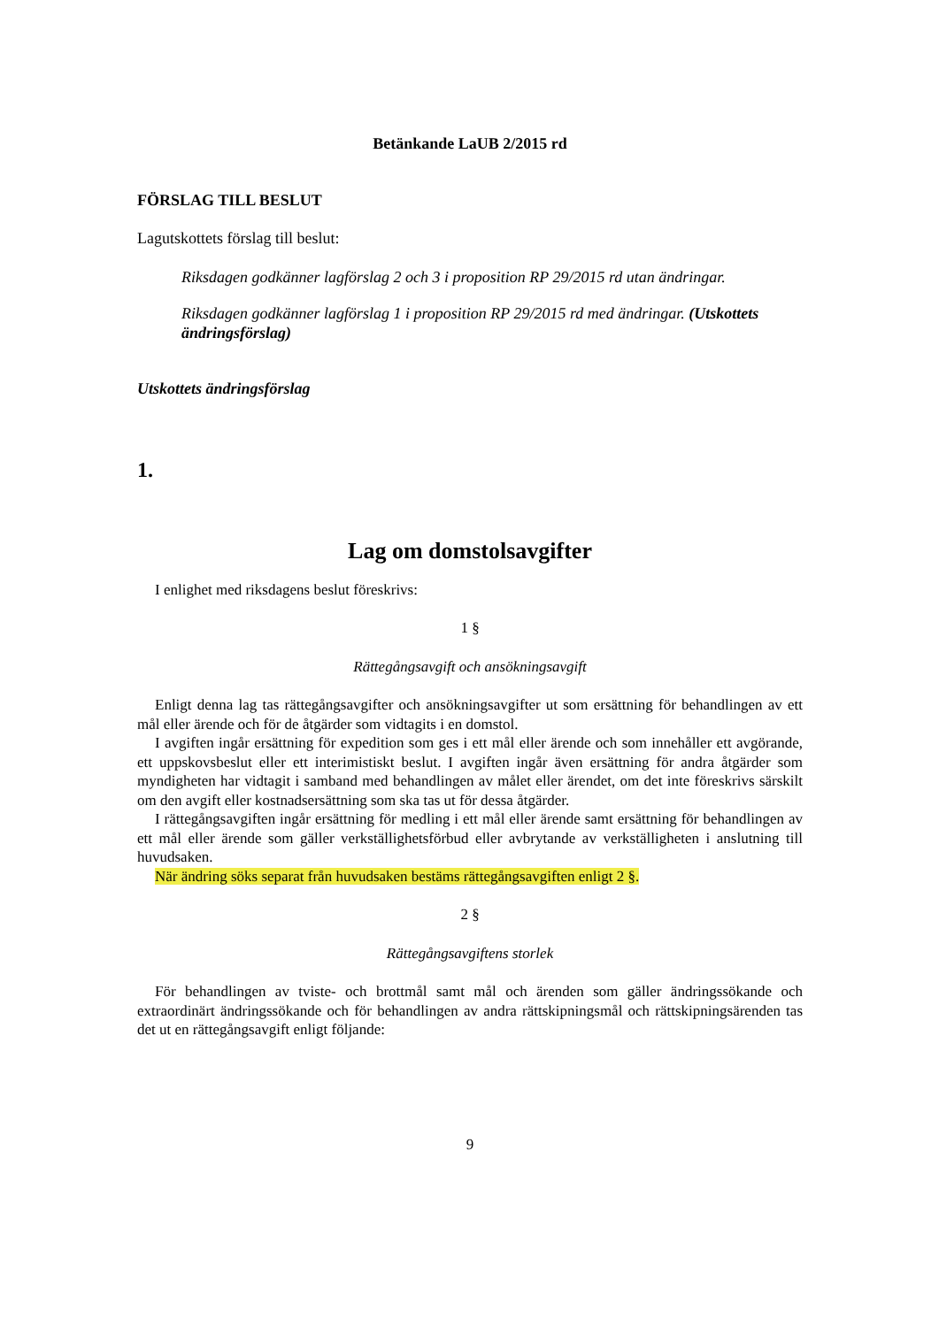Betänkande LaUB 2/2015 rd
FÖRSLAG TILL BESLUT
Lagutskottets förslag till beslut:
Riksdagen godkänner lagförslag 2 och 3 i proposition RP 29/2015 rd utan ändringar.
Riksdagen godkänner lagförslag 1 i proposition RP 29/2015 rd med ändringar. (Utskot­tets ändringsförslag)
Utskottets ändringsförslag
1.
Lag om domstolsavgifter
I enlighet med riksdagens beslut föreskrivs:
1 §
Rättegångsavgift och ansökningsavgift
Enligt denna lag tas rättegångsavgifter och ansökningsavgifter ut som ersättning för behand­lingen av ett mål eller ärende och för de åtgärder som vidtagits i en domstol.
I avgiften ingår ersättning för expedition som ges i ett mål eller ärende och som innehåller ett avgörande, ett uppskovsbeslut eller ett interimistiskt beslut. I avgiften ingår även ersättning för andra åtgärder som myndigheten har vidtagit i samband med behandlingen av målet eller ärendet, om det inte föreskrivs särskilt om den avgift eller kostnadsersättning som ska tas ut för dessa åt­gärder.
I rättegångsavgiften ingår ersättning för medling i ett mål eller ärende samt ersättning för be­handlingen av ett mål eller ärende som gäller verkställighetsförbud eller avbrytande av verkställ­igheten i anslutning till huvudsaken.
När ändring söks separat från huvudsaken bestäms rättegångsavgiften enligt 2 §.
2 §
Rättegångsavgiftens storlek
För behandlingen av tviste- och brottmål samt mål och ärenden som gäller ändringssökande och extraordinärt ändringssökande och för behandlingen av andra rättskipningsmål och rättskip­ningsärenden tas det ut en rättegångsavgift enligt följande:
9